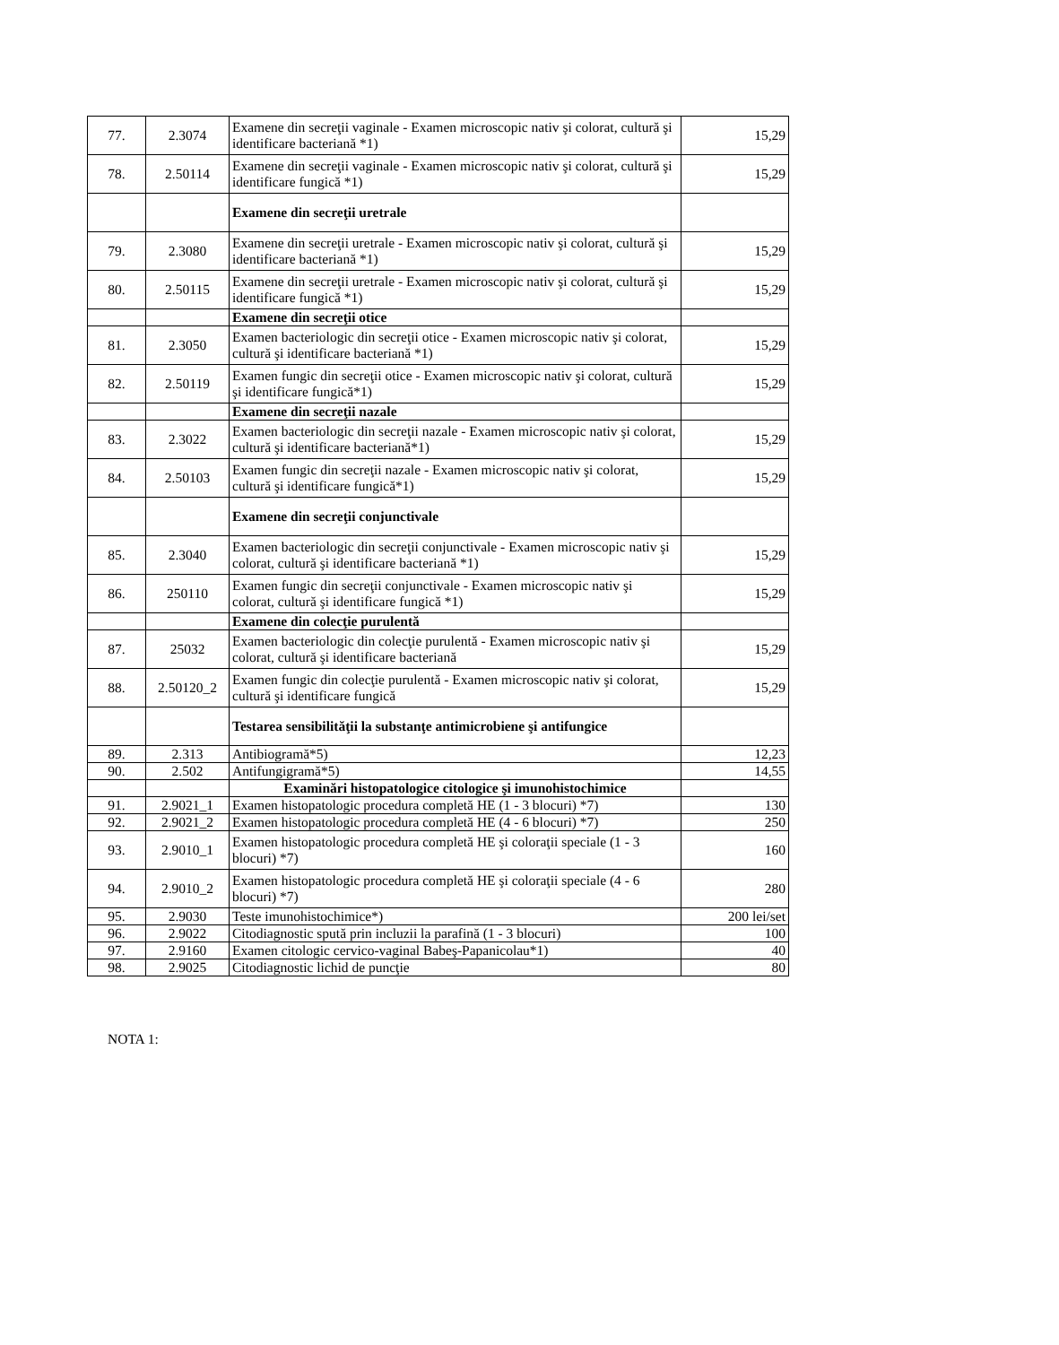| 77. | 2.3074 | Examene din secreţii vaginale - Examen microscopic nativ şi colorat, cultură şi identificare bacteriană *1) | 15,29 |
| 78. | 2.50114 | Examene din secreţii vaginale - Examen microscopic nativ şi colorat, cultură şi identificare fungică *1) | 15,29 |
| | | Examene din secreţii uretrale | |
| 79. | 2.3080 | Examene din secreţii uretrale - Examen microscopic nativ şi colorat, cultură şi identificare bacteriană *1) | 15,29 |
| 80. | 2.50115 | Examene din secreţii uretrale - Examen microscopic nativ şi colorat, cultură şi identificare fungică *1) | 15,29 |
| | | Examene din secreţii otice | |
| 81. | 2.3050 | Examen bacteriologic din secreţii otice - Examen microscopic nativ şi colorat, cultură şi identificare bacteriană *1) | 15,29 |
| 82. | 2.50119 | Examen fungic din secreţii otice - Examen microscopic nativ şi colorat, cultură şi identificare fungică*1) | 15,29 |
| | | Examene din secreţii nazale | |
| 83. | 2.3022 | Examen bacteriologic din secreţii nazale - Examen microscopic nativ şi colorat, cultură şi identificare bacteriană*1) | 15,29 |
| 84. | 2.50103 | Examen fungic din secreţii nazale - Examen microscopic nativ şi colorat, cultură şi identificare fungică*1) | 15,29 |
| | | Examene din secreţii conjunctivale | |
| 85. | 2.3040 | Examen bacteriologic din secreţii conjunctivale - Examen microscopic nativ şi colorat, cultură şi identificare bacteriană *1) | 15,29 |
| 86. | 250110 | Examen fungic din secreţii conjunctivale - Examen microscopic nativ şi colorat, cultură şi identificare fungică *1) | 15,29 |
| | | Examene din colecţie purulentă | |
| 87. | 25032 | Examen bacteriologic din colecţie purulentă - Examen microscopic nativ şi colorat, cultură şi identificare bacteriană | 15,29 |
| 88. | 2.50120_2 | Examen fungic din colecţie purulentă - Examen microscopic nativ şi colorat, cultură şi identificare fungică | 15,29 |
| | | Testarea sensibilităţii la substanţe antimicrobiene şi antifungice | |
| 89. | 2.313 | Antibiogramă*5) | 12,23 |
| 90. | 2.502 | Antifungigramă*5) | 14,55 |
| | | Examinări histopatologice citologice şi imunohistochimice | |
| 91. | 2.9021_1 | Examen histopatologic procedura completă HE (1 - 3 blocuri) *7) | 130 |
| 92. | 2.9021_2 | Examen histopatologic procedura completă HE (4 - 6 blocuri) *7) | 250 |
| 93. | 2.9010_1 | Examen histopatologic procedura completă HE şi coloraţii speciale (1 - 3 blocuri) *7) | 160 |
| 94. | 2.9010_2 | Examen histopatologic procedura completă HE şi coloraţii speciale (4 - 6 blocuri) *7) | 280 |
| 95. | 2.9030 | Teste imunohistochimice*) | 200 lei/set |
| 96. | 2.9022 | Citodiagnostic spută prin incluzii la parafină (1 - 3 blocuri) | 100 |
| 97. | 2.9160 | Examen citologic cervico-vaginal Babeş-Papanicolau*1) | 40 |
| 98. | 2.9025 | Citodiagnostic lichid de puncţie | 80 |
NOTA 1: